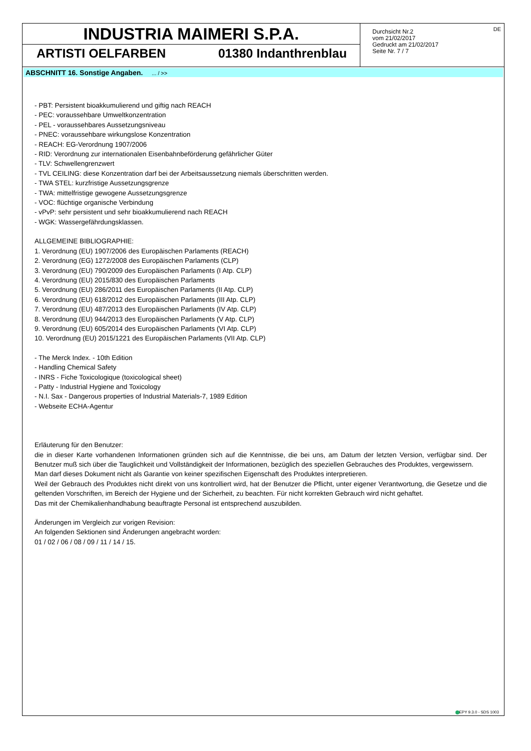INDUSTRIA MAIMERI S.P.A.
ARTISTI OELFARBEN 01380 Indanthrenblau
Durchsicht Nr.2
vom 21/02/2017
Gedruckt am 21/02/2017
Seite Nr. 7 / 7
DE
ABSCHNITT 16. Sonstige Angaben. ... / >>
- PBT: Persistent bioakkumulierend und giftig nach REACH
- PEC: voraussehbare Umweltkonzentration
- PEL - voraussehbares Aussetzungsniveau
- PNEC: voraussehbare wirkungslose Konzentration
- REACH: EG-Verordnung 1907/2006
- RID: Verordnung zur internationalen Eisenbahnbeförderung gefährlicher Güter
- TLV: Schwellengrenzwert
- TVL CEILING: diese Konzentration darf bei der Arbeitsaussetzung niemals überschritten werden.
- TWA STEL: kurzfristige Aussetzungsgrenze
- TWA: mittelfristige gewogene Aussetzungsgrenze
- VOC: flüchtige organische Verbindung
- vPvP: sehr persistent und sehr bioakkumulierend nach REACH
- WGK: Wassergefährdungsklassen.
ALLGEMEINE BIBLIOGRAPHIE:
1. Verordnung (EU) 1907/2006 des Europäischen Parlaments (REACH)
2. Verordnung (EG) 1272/2008 des Europäischen Parlaments (CLP)
3. Verordnung (EU) 790/2009 des Europäischen Parlaments (I Atp. CLP)
4. Verordnung (EU) 2015/830 des Europäischen Parlaments
5. Verordnung (EU) 286/2011 des Europäischen Parlaments (II Atp. CLP)
6. Verordnung (EU) 618/2012 des Europäischen Parlaments (III Atp. CLP)
7. Verordnung (EU) 487/2013 des Europäischen Parlaments (IV Atp. CLP)
8. Verordnung (EU) 944/2013 des Europäischen Parlaments (V Atp. CLP)
9. Verordnung (EU) 605/2014 des Europäischen Parlaments (VI Atp. CLP)
10. Verordnung (EU) 2015/1221 des Europäischen Parlaments (VII Atp. CLP)
- The Merck Index. - 10th Edition
- Handling Chemical Safety
- INRS - Fiche Toxicologique (toxicological sheet)
- Patty - Industrial Hygiene and Toxicology
- N.I. Sax - Dangerous properties of Industrial Materials-7, 1989 Edition
- Webseite ECHA-Agentur
Erläuterung für den Benutzer:
die in dieser Karte vorhandenen Informationen gründen sich auf die Kenntnisse, die bei uns, am Datum der letzten Version, verfügbar sind. Der Benutzer muß sich über die Tauglichkeit und Vollständigkeit der Informationen, bezüglich des speziellen Gebrauches des Produktes, vergewissern.
Man darf dieses Dokument nicht als Garantie von keiner spezifischen Eigenschaft des Produktes interpretieren.
Weil der Gebrauch des Produktes nicht direkt von uns kontrolliert wird, hat der Benutzer die Pflicht, unter eigener Verantwortung, die Gesetze und die geltenden Vorschriften, im Bereich der Hygiene und der Sicherheit, zu beachten. Für nicht korrekten Gebrauch wird nicht gehaftet.
Das mit der Chemikalienhandhabung beauftragte Personal ist entsprechend auszubilden.
Änderungen im Vergleich zur vorigen Revision:
An folgenden Sektionen sind Änderungen angebracht worden:
01 / 02 / 06 / 08 / 09 / 11 / 14 / 15.
EPY 9.3.0 - SDS 1003